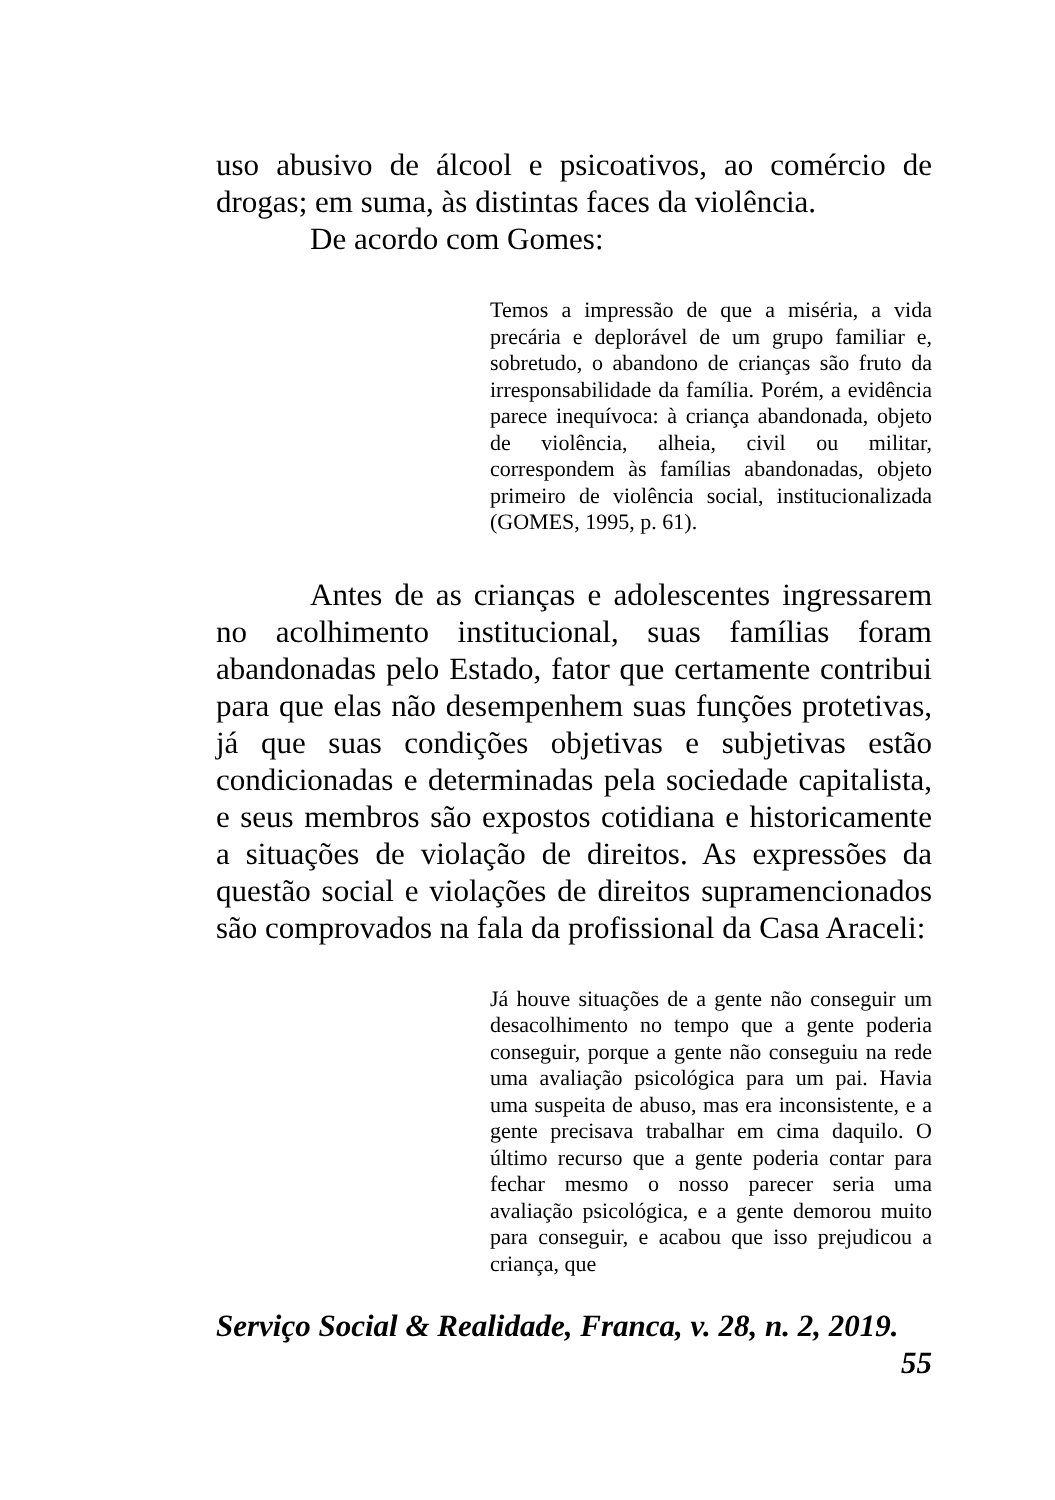uso abusivo de álcool e psicoativos, ao comércio de drogas; em suma, às distintas faces da violência.
De acordo com Gomes:
Temos a impressão de que a miséria, a vida precária e deplorável de um grupo familiar e, sobretudo, o abandono de crianças são fruto da irresponsabilidade da família. Porém, a evidência parece inequívoca: à criança abandonada, objeto de violência, alheia, civil ou militar, correspondem às famílias abandonadas, objeto primeiro de violência social, institucionalizada (GOMES, 1995, p. 61).
Antes de as crianças e adolescentes ingressarem no acolhimento institucional, suas famílias foram abandonadas pelo Estado, fator que certamente contribui para que elas não desempenhem suas funções protetivas, já que suas condições objetivas e subjetivas estão condicionadas e determinadas pela sociedade capitalista, e seus membros são expostos cotidiana e historicamente a situações de violação de direitos. As expressões da questão social e violações de direitos supramencionados são comprovados na fala da profissional da Casa Araceli:
Já houve situações de a gente não conseguir um desacolhimento no tempo que a gente poderia conseguir, porque a gente não conseguiu na rede uma avaliação psicológica para um pai. Havia uma suspeita de abuso, mas era inconsistente, e a gente precisava trabalhar em cima daquilo. O último recurso que a gente poderia contar para fechar mesmo o nosso parecer seria uma avaliação psicológica, e a gente demorou muito para conseguir, e acabou que isso prejudicou a criança, que
Serviço Social & Realidade, Franca, v. 28, n. 2, 2019.
55